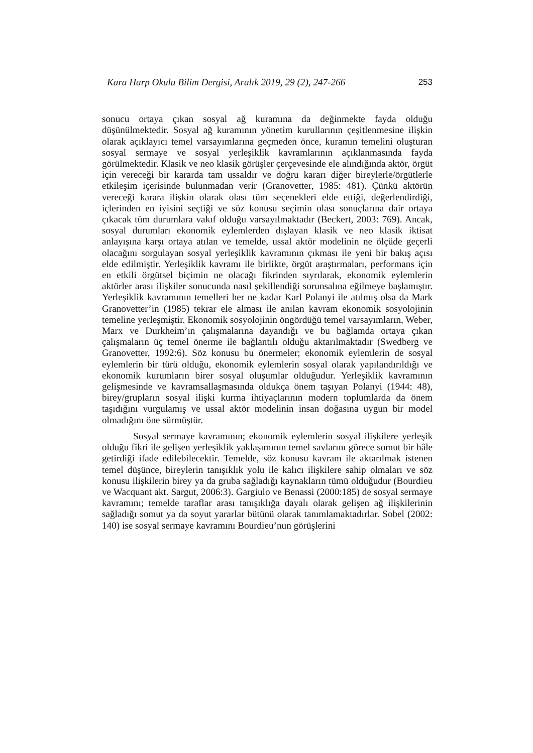Kara Harp Okulu Bilim Dergisi, Aralık 2019, 29 (2), 247-266 253
sonucu ortaya çıkan sosyal ağ kuramına da değinmekte fayda olduğu düşünülmektedir. Sosyal ağ kuramının yönetim kurullarının çeşitlenmesine ilişkin olarak açıklayıcı temel varsayımlarına geçmeden önce, kuramın temelini oluşturan sosyal sermaye ve sosyal yerleşiklik kavramlarının açıklanmasında fayda görülmektedir. Klasik ve neo klasik görüşler çerçevesinde ele alındığında aktör, örgüt için vereceği bir kararda tam ussaldır ve doğru kararı diğer bireylerle/örgütlerle etkileşim içerisinde bulunmadan verir (Granovetter, 1985: 481). Çünkü aktörün vereceği karara ilişkin olarak olası tüm seçenekleri elde ettiği, değerlendirdiği, içlerinden en iyisini seçtiği ve söz konusu seçimin olası sonuçlarına dair ortaya çıkacak tüm durumlara vakıf olduğu varsayılmaktadır (Beckert, 2003: 769). Ancak, sosyal durumları ekonomik eylemlerden dışlayan klasik ve neo klasik iktisat anlayışına karşı ortaya atılan ve temelde, ussal aktör modelinin ne ölçüde geçerli olacağını sorgulayan sosyal yerleşiklik kavramının çıkması ile yeni bir bakış açısı elde edilmiştir. Yerleşiklik kavramı ile birlikte, örgüt araştırmaları, performans için en etkili örgütsel biçimin ne olacağı fikrinden sıyrılarak, ekonomik eylemlerin aktörler arası ilişkiler sonucunda nasıl şekillendiği sorunsalına eğilmeye başlamıştır. Yerleşiklik kavramının temelleri her ne kadar Karl Polanyi ile atılmış olsa da Mark Granovetter’in (1985) tekrar ele alması ile anılan kavram ekonomik sosyolojinin temeline yerleşmiştir. Ekonomik sosyolojinin öngördüğü temel varsayımların, Weber, Marx ve Durkheim’ın çalışmalarına dayandığı ve bu bağlamda ortaya çıkan çalışmaların üç temel önerme ile bağlantılı olduğu aktarılmaktadır (Swedberg ve Granovetter, 1992:6). Söz konusu bu önermeler; ekonomik eylemlerin de sosyal eylemlerin bir türü olduğu, ekonomik eylemlerin sosyal olarak yapılandırıldığı ve ekonomik kurumların birer sosyal oluşumlar olduğudur. Yerleşiklik kavramının gelişmesinde ve kavramsallaşmasında oldukça önem taşıyan Polanyi (1944: 48), birey/grupların sosyal ilişki kurma ihtiyaçlarının modern toplumlarda da önem taşıdığını vurgulamış ve ussal aktör modelinin insan doğasına uygun bir model olmadığını öne sürmüştür.
Sosyal sermaye kavramının; ekonomik eylemlerin sosyal ilişkilere yerleşik olduğu fikri ile gelişen yerleşiklik yaklaşımının temel savlarını görece somut bir hâle getirdiği ifade edilebilecektir. Temelde, söz konusu kavram ile aktarılmak istenen temel düşünce, bireylerin tanışıklık yolu ile kalıcı ilişkilere sahip olmaları ve söz konusu ilişkilerin birey ya da gruba sağladığı kaynakların tümü olduğudur (Bourdieu ve Wacquant akt. Sargut, 2006:3). Gargiulo ve Benassi (2000:185) de sosyal sermaye kavramını; temelde taraflar arası tanışıklığa dayalı olarak gelişen ağ ilişkilerinin sağladığı somut ya da soyut yararlar bütünü olarak tanımlamaktadırlar. Sobel (2002: 140) ise sosyal sermaye kavramını Bourdieu’nun görüşlerini